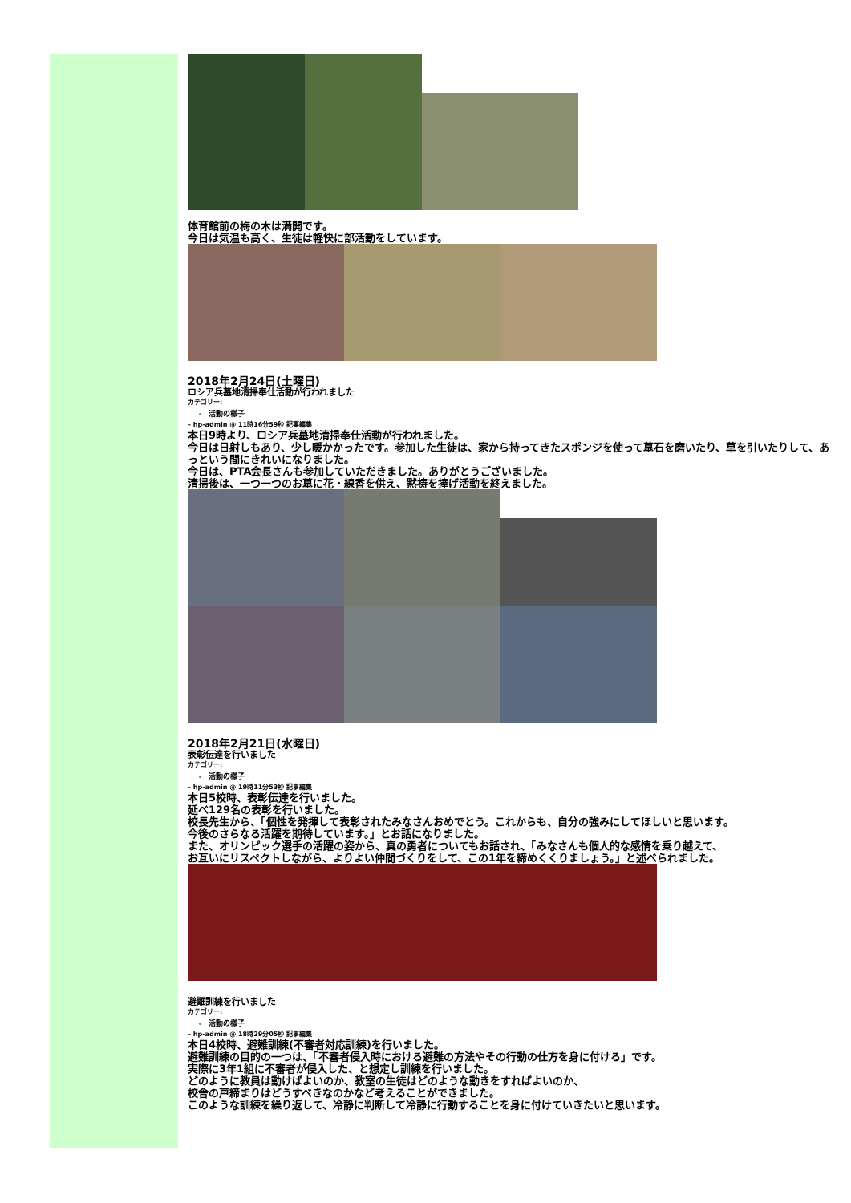体育館前の梅の木は満開です。
今日は気温も高く、生徒は軽快に部活動をしています。
2018年2月24日(土曜日)
ロシア兵墓地清掃奉仕活動が行われました
カテゴリー:
活動の様子
– hp-admin @ 11時16分59秒 記事編集
本日9時より、ロシア兵墓地清掃奉仕活動が行われました。
今日は日射しもあり、少し暖かかったです。参加した生徒は、家から持ってきたスポンジを使って墓石を磨いたり、草を引いたりして、あっという間にきれいになりました。
今日は、PTA会長さんも参加していただきました。ありがとうございました。
清掃後は、一つ一つのお墓に花・線香を供え、黙祷を捧げ活動を終えました。
2018年2月21日(水曜日)
表彰伝達を行いました
カテゴリー:
活動の様子
– hp-admin @ 19時11分53秒 記事編集
本日5校時、表彰伝達を行いました。
延べ129名の表彰を行いました。
校長先生から、「個性を発揮して表彰されたみなさんおめでとう。これからも、自分の強みにしてほしいと思います。
今後のさらなる活躍を期待しています。」とお話になりました。
また、オリンピック選手の活躍の姿から、真の勇者についてもお話され、「みなさんも個人的な感情を乗り越えて、
お互いにリスペクトしながら、よりよい仲間づくりをして、この1年を締めくくりましょう。」と述べられました。
避難訓練を行いました
カテゴリー:
活動の様子
– hp-admin @ 18時29分05秒 記事編集
本日4校時、避難訓練(不審者対応訓練)を行いました。
避難訓練の目的の一つは、「不審者侵入時における避難の方法やその行動の仕方を身に付ける」です。
実際に3年1組に不審者が侵入した、と想定し訓練を行いました。
どのように教員は動けばよいのか、教室の生徒はどのような動きをすればよいのか、
校舎の戸締まりはどうすべきなのかなど考えることができました。
このような訓練を繰り返して、冷静に判断して冷静に行動することを身に付けていきたいと思います。